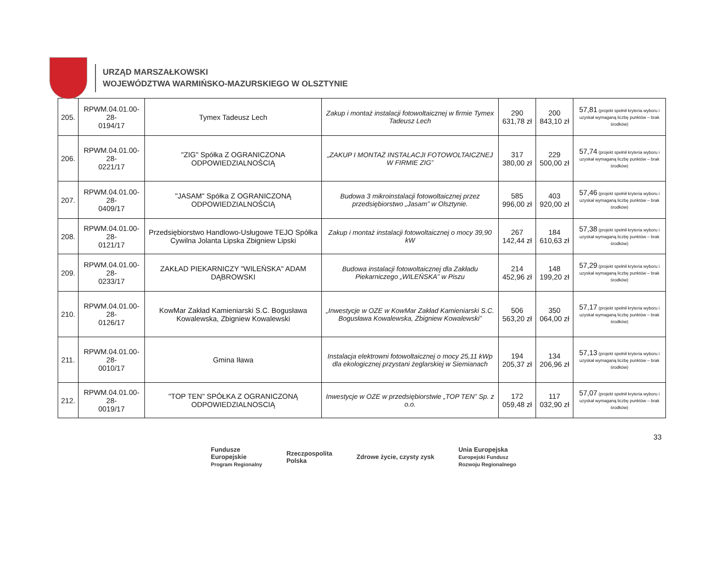URZĄD MARSZAŁKOWSKI
WOJEWÓDZTWA WARMIŃSKO-MAZURSKIEGO W OLSZTYNIE
| 205. | RPWM.04.01.00-28- 0194/17 | Tymex Tadeusz Lech | Zakup i montaż instalacji fotowoltaicznej w firmie Tymex Tadeusz Lech | 290 631,78 zł | 200 843,10 zł | 57,81 (projekt spełnił kryteria wyboru i uzyskał wymaganą liczbę punktów – brak środków) |
| 206. | RPWM.04.01.00-28- 0221/17 | "ZIG" Spółka Z OGRANICZONA ODPOWIEDZIALNOŚCIĄ | „ZAKUP I MONTAŻ INSTALACJI FOTOWOLTAICZNEJ W FIRMIE ZIG” | 317 380,00 zł | 229 500,00 zł | 57,74 (projekt spełnił kryteria wyboru i uzyskał wymaganą liczbę punktów – brak środków) |
| 207. | RPWM.04.01.00-28- 0409/17 | "JASAM" Spółka Z OGRANICZONĄ ODPOWIEDZIALNOŚCIĄ | Budowa 3 mikroinstalacji fotowoltaicznej przez przedsiębiorstwo „Jasam” w Olsztynie. | 585 996,00 zł | 403 920,00 zł | 57,46 (projekt spełnił kryteria wyboru i uzyskał wymaganą liczbę punktów – brak środków) |
| 208. | RPWM.04.01.00-28- 0121/17 | Przedsiębiorstwo Handlowo-Usługowe TEJO Spółka Cywilna Jolanta Lipska Zbigniew Lipski | Zakup i montaż instalacji fotowoltaicznej o mocy 39,90 kW | 267 142,44 zł | 184 610,63 zł | 57,38 (projekt spełnił kryteria wyboru i uzyskał wymaganą liczbę punktów – brak środków) |
| 209. | RPWM.04.01.00-28- 0233/17 | ZAKŁAD PIEKARNICZY "WILEŃSKA" ADAM DĄBROWSKI | Budowa instalacji fotowoltaicznej dla Zakładu Piekarniczego „WILEŃSKA” w Piszu | 214 452,96 zł | 148 199,20 zł | 57,29 (projekt spełnił kryteria wyboru i uzyskał wymaganą liczbę punktów – brak środków) |
| 210. | RPWM.04.01.00-28- 0126/17 | KowMar Zakład Kamieniarski S.C. Bogusława Kowalewska, Zbigniew Kowalewski | „Inwestycje w OZE w KowMar Zakład Kamieniarski S.C. Bogusława Kowalewska, Zbigniew Kowalewski” | 506 563,20 zł | 350 064,00 zł | 57,17 (projekt spełnił kryteria wyboru i uzyskał wymaganą liczbę punktów – brak środków) |
| 211. | RPWM.04.01.00-28- 0010/17 | Gmina Iława | Instalacja elektrowni fotowoltaicznej o mocy 25,11 kWp dla ekologicznej przystani żeglarskiej w Siemianach | 194 205,37 zł | 134 206,96 zł | 57,13 (projekt spełnił kryteria wyboru i uzyskał wymaganą liczbę punktów – brak środków) |
| 212. | RPWM.04.01.00-28- 0019/17 | "TOP TEN" SPÓŁKA Z OGRANICZONĄ ODPOWIEDZIALNOSCIĄ | Inwestycje w OZE w przedsiębiorstwie „TOP TEN” Sp. z o.o. | 172 059,48 zł | 117 032,90 zł | 57,07 (projekt spełnił kryteria wyboru i uzyskał wymaganą liczbę punktów – brak środków) |
33
Fundusze
Europejskie
Program Regionalny
Rzeczpospolita
Polska
Zdrowe życie, czysty zysk
Unia Europejska
Europejski Fundusz
Rozwoju Regionalnego